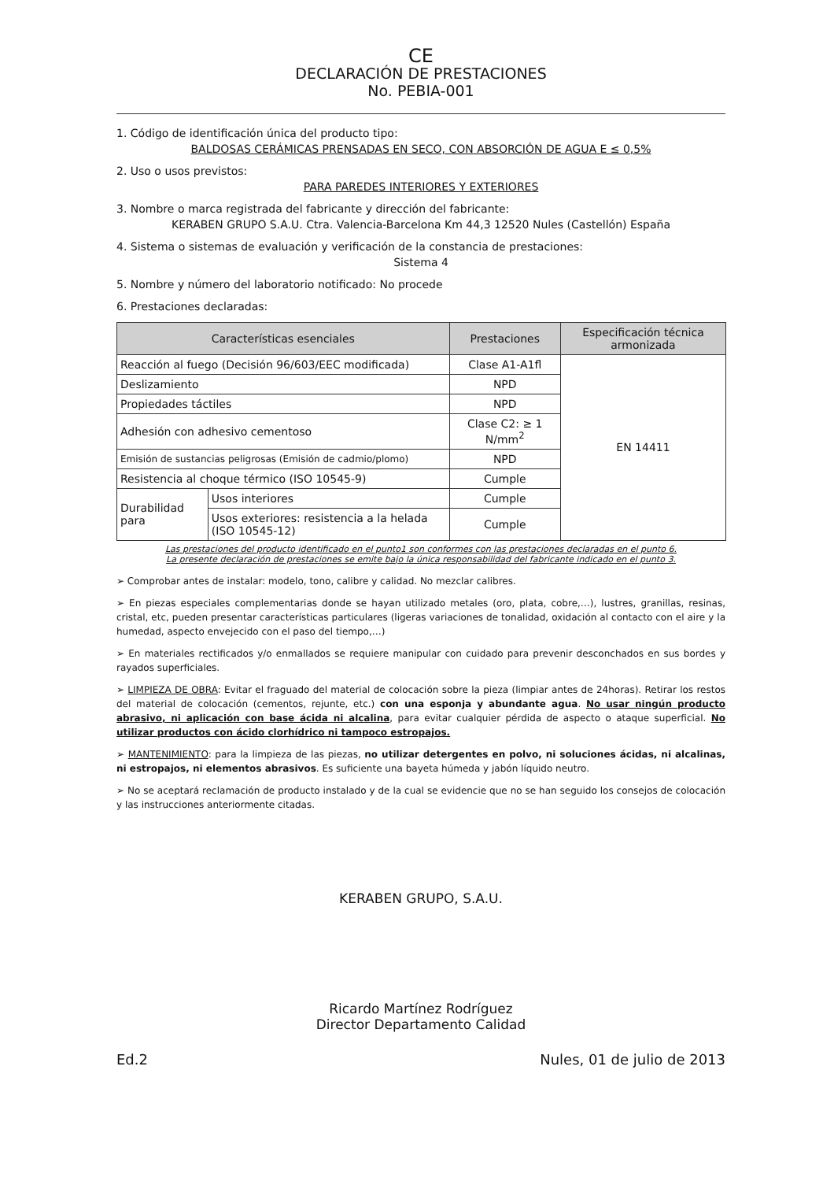CE
DECLARACIÓN DE PRESTACIONES
No. PEBIA-001
1. Código de identificación única del producto tipo:
BALDOSAS CERÁMICAS PRENSADAS EN SECO, CON ABSORCIÓN DE AGUA E ≤ 0,5%
2. Uso o usos previstos:
PARA PAREDES INTERIORES Y EXTERIORES
3. Nombre o marca registrada del fabricante y dirección del fabricante:
KERABEN GRUPO S.A.U. Ctra. Valencia-Barcelona Km 44,3 12520 Nules (Castellón) España
4. Sistema o sistemas de evaluación y verificación de la constancia de prestaciones:
Sistema 4
5. Nombre y número del laboratorio notificado: No procede
6. Prestaciones declaradas:
| Características esenciales | | Prestaciones | Especificación técnica armonizada |
| --- | --- | --- | --- |
| Reacción al fuego (Decisión 96/603/EEC modificada) | | Clase A1-A1fl | EN 14411 |
| Deslizamiento | | NPD | |
| Propiedades táctiles | | NPD | |
| Adhesión con adhesivo cementoso | | Clase C2: ≥ 1 N/mm<sup>2</sup> | |
| Emisión de sustancias peligrosas (Emisión de cadmio/plomo) | | NPD | |
| Resistencia al choque térmico (ISO 10545-9) | | Cumple | |
| Durabilidad para | Usos interiores | Cumple | |
| | Usos exteriores: resistencia a la helada (ISO 10545-12) | Cumple | |
Las prestaciones del producto identificado en el punto1 son conformes con las prestaciones declaradas en el punto 6.
La presente declaración de prestaciones se emite bajo la única responsabilidad del fabricante indicado en el punto 3.
➢ Comprobar antes de instalar: modelo, tono, calibre y calidad. No mezclar calibres.
➢ En piezas especiales complementarias donde se hayan utilizado metales (oro, plata, cobre,…), lustres, granillas, resinas, cristal, etc, pueden presentar características particulares (ligeras variaciones de tonalidad, oxidación al contacto con el aire y la humedad, aspecto envejecido con el paso del tiempo,…)
➢ En materiales rectificados y/o enmallados se requiere manipular con cuidado para prevenir desconchados en sus bordes y rayados superficiales.
➢ LIMPIEZA DE OBRA: Evitar el fraguado del material de colocación sobre la pieza (limpiar antes de 24horas). Retirar los restos del material de colocación (cementos, rejunte, etc.) con una esponja y abundante agua. No usar ningún producto abrasivo, ni aplicación con base ácida ni alcalina, para evitar cualquier pérdida de aspecto o ataque superficial. No utilizar productos con ácido clorhídrico ni tampoco estropajos.
➢ MANTENIMIENTO: para la limpieza de las piezas, no utilizar detergentes en polvo, ni soluciones ácidas, ni alcalinas, ni estropajos, ni elementos abrasivos. Es suficiente una bayeta húmeda y jabón líquido neutro.
➢ No se aceptará reclamación de producto instalado y de la cual se evidencie que no se han seguido los consejos de colocación y las instrucciones anteriormente citadas.
KERABEN GRUPO, S.A.U.
Ricardo Martínez Rodríguez
Director Departamento Calidad
Ed.2 Nules, 01 de julio de 2013